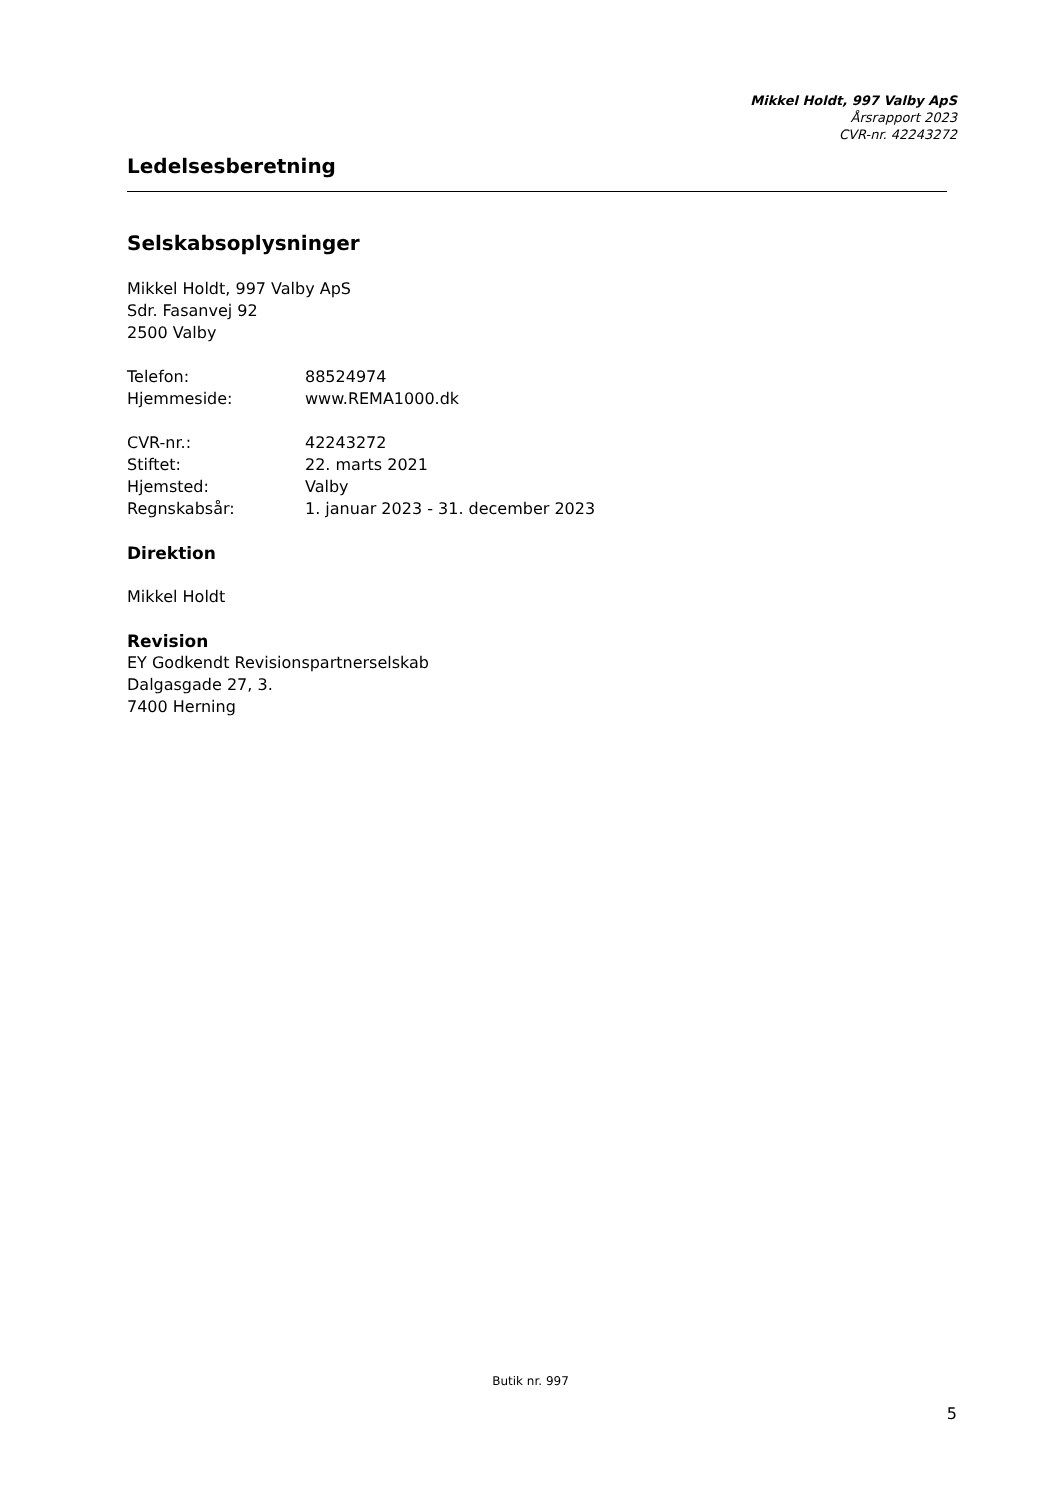Mikkel Holdt, 997 Valby ApS
Årsrapport 2023
CVR-nr. 42243272
Ledelsesberetning
Selskabsoplysninger
Mikkel Holdt, 997 Valby ApS
Sdr. Fasanvej 92
2500 Valby
| Telefon: | 88524974 |
| Hjemmeside: | www.REMA1000.dk |
| CVR-nr.: | 42243272 |
| Stiftet: | 22. marts 2021 |
| Hjemsted: | Valby |
| Regnskabsår: | 1. januar 2023 - 31. december 2023 |
Direktion
Mikkel Holdt
Revision
EY Godkendt Revisionspartnerselskab
Dalgasgade 27, 3.
7400 Herning
Butik nr. 997
5